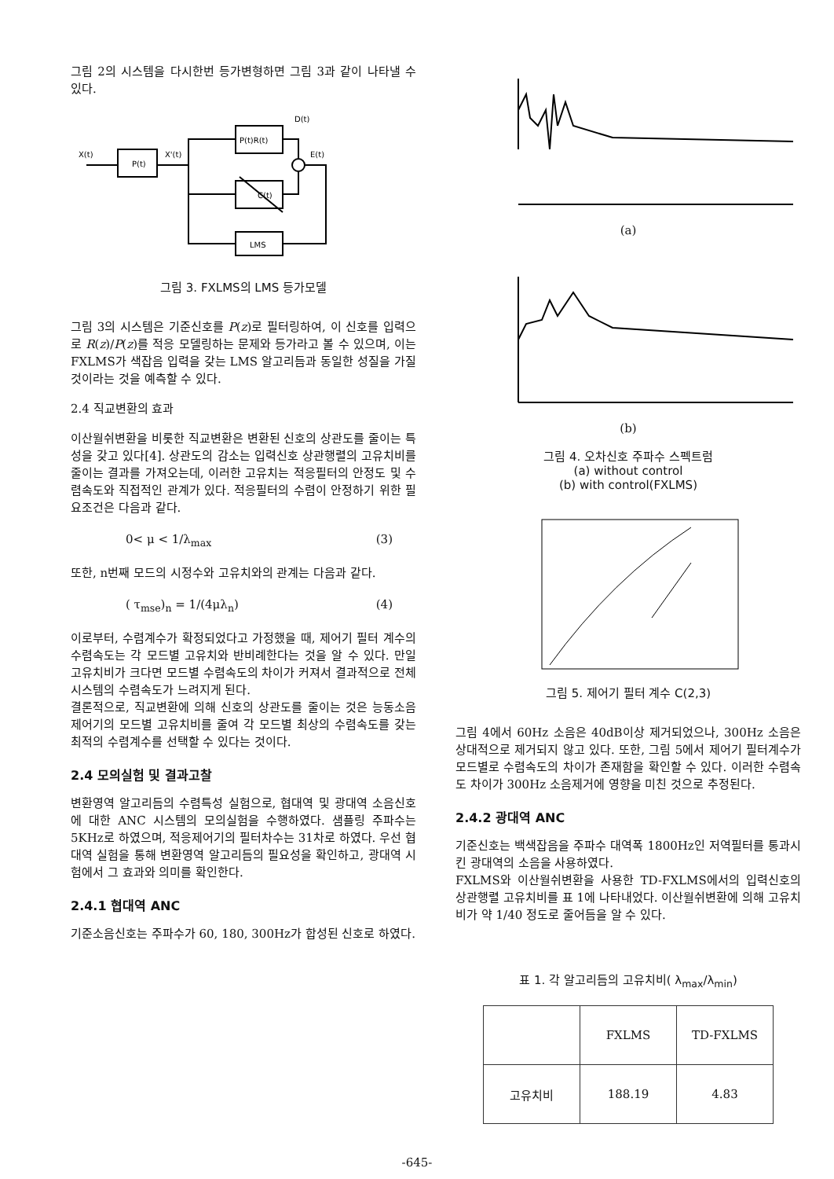그림 2의 시스템을 다시한번 등가변형하면 그림 3과 같이 나타낼 수 있다.
X(t)
P(t)
X'(t)
P(t)R(t)
C(t)
LMS
D(t)
E(t)
그림 3. FXLMS의 LMS 등가모델
그림 3의 시스템은 기준신호를 P(z)로 필터링하여, 이 신호를 입력으로 R(z)/P(z)를 적응 모델링하는 문제와 등가라고 볼 수 있으며, 이는 FXLMS가 색잡음 입력을 갖는 LMS 알고리듬과 동일한 성질을 가질 것이라는 것을 예측할 수 있다.
2.4 직교변환의 효과
이산월쉬변환을 비롯한 직교변환은 변환된 신호의 상관도를 줄이는 특성을 갖고 있다[4]. 상관도의 감소는 입력신호 상관행렬의 고유치비를 줄이는 결과를 가져오는데, 이러한 고유치는 적응필터의 안정도 및 수렴속도와 직접적인 관계가 있다. 적응필터의 수렴이 안정하기 위한 필요조건은 다음과 같다.
0< μ < 1/λ<sub>max</sub> (3)
또한, n번째 모드의 시정수와 고유치와의 관계는 다음과 같다.
( τ<sub>mse</sub>)<sub>n</sub> = 1/(4μλ<sub>n</sub>) (4)
이로부터, 수렴계수가 확정되었다고 가정했을 때, 제어기 필터 계수의 수렴속도는 각 모드별 고유치와 반비례한다는 것을 알 수 있다. 만일 고유치비가 크다면 모드별 수렴속도의 차이가 커져서 결과적으로 전체 시스템의 수렴속도가 느려지게 된다.
결론적으로, 직교변환에 의해 신호의 상관도를 줄이는 것은 능동소음제어기의 모드별 고유치비를 줄여 각 모드별 최상의 수렴속도를 갖는 최적의 수렴계수를 선택할 수 있다는 것이다.
2.4 모의실험 및 결과고찰
변환영역 알고리듬의 수렴특성 실험으로, 협대역 및 광대역 소음신호에 대한 ANC 시스템의 모의실험을 수행하였다. 샘플링 주파수는 5KHz로 하였으며, 적응제어기의 필터차수는 31차로 하였다. 우선 협대역 실험을 통해 변환영역 알고리듬의 필요성을 확인하고, 광대역 시험에서 그 효과와 의미를 확인한다.
2.4.1 협대역 ANC
기준소음신호는 주파수가 60, 180, 300Hz가 합성된 신호로 하였다.
(a)
(b)
그림 4. 오차신호 주파수 스펙트럼
(a) without control
(b) with control(FXLMS)
그림 5. 제어기 필터 계수 C(2,3)
그림 4에서 60Hz 소음은 40dB이상 제거되었으나, 300Hz 소음은 상대적으로 제거되지 않고 있다. 또한, 그림 5에서 제어기 필터계수가 모드별로 수렴속도의 차이가 존재함을 확인할 수 있다. 이러한 수렴속도 차이가 300Hz 소음제거에 영향을 미친 것으로 추정된다.
2.4.2 광대역 ANC
기준신호는 백색잡음을 주파수 대역폭 1800Hz인 저역필터를 통과시킨 광대역의 소음을 사용하였다.
FXLMS와 이산월쉬변환을 사용한 TD-FXLMS에서의 입력신호의 상관행렬 고유치비를 표 1에 나타내었다. 이산월쉬변환에 의해 고유치비가 약 1/40 정도로 줄어듬을 알 수 있다.
표 1. 각 알고리듬의 고유치비( λ<sub>max</sub>/λ<sub>min</sub>)
| | FXLMS | TD-FXLMS |
| --- | --- | --- |
| 고유치비 | 188.19 | 4.83 |
-645-